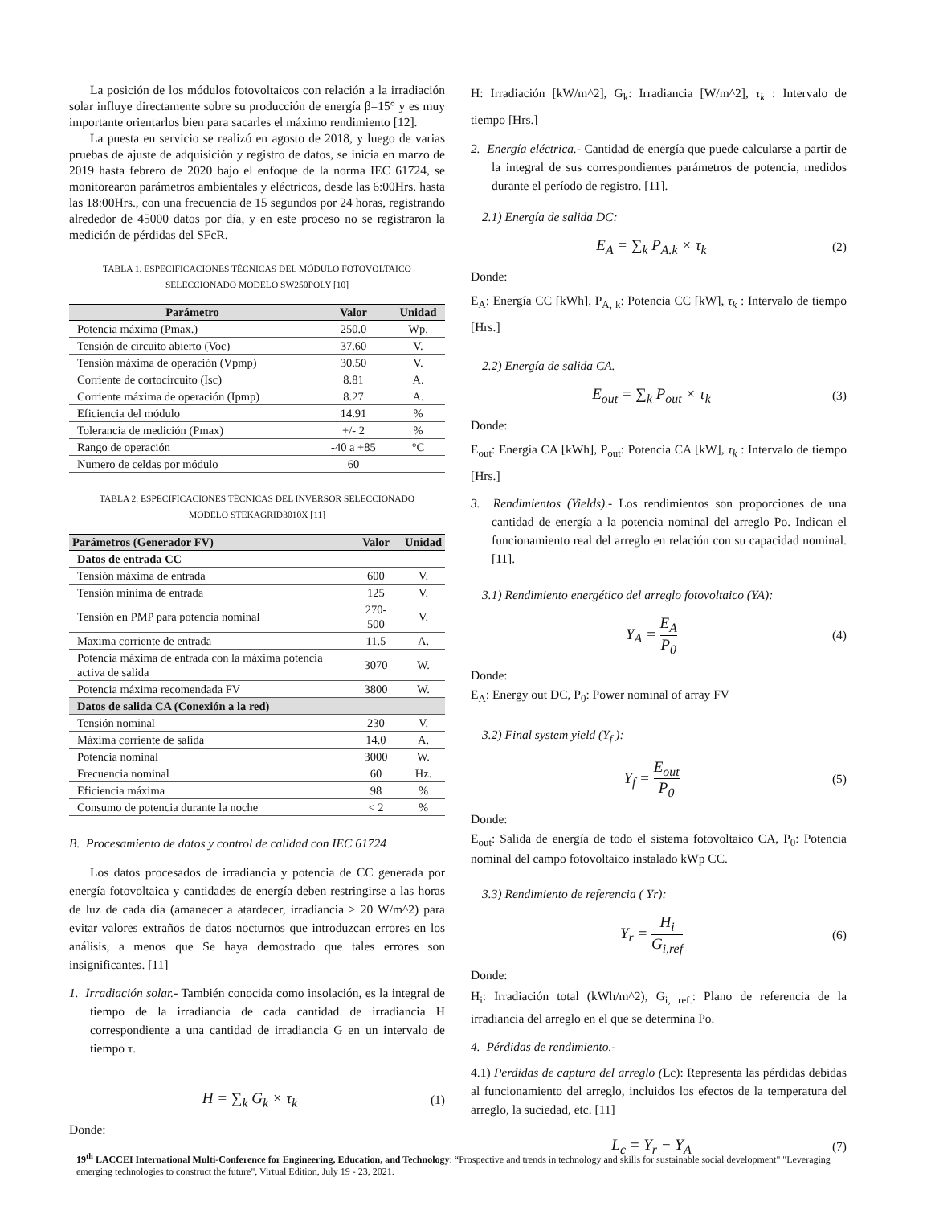La posición de los módulos fotovoltaicos con relación a la irradiación solar influye directamente sobre su producción de energía β=15° y es muy importante orientarlos bien para sacarles el máximo rendimiento [12].
La puesta en servicio se realizó en agosto de 2018, y luego de varias pruebas de ajuste de adquisición y registro de datos, se inicia en marzo de 2019 hasta febrero de 2020 bajo el enfoque de la norma IEC 61724, se monitorearon parámetros ambientales y eléctricos, desde las 6:00Hrs. hasta las 18:00Hrs., con una frecuencia de 15 segundos por 24 horas, registrando alrededor de 45000 datos por día, y en este proceso no se registraron la medición de pérdidas del SFcR.
TABLA 1. ESPECIFICACIONES TÉCNICAS DEL MÓDULO FOTOVOLTAICO
SELECCIONADO MODELO SW250POLY [10]
| Parámetro | Valor | Unidad |
| --- | --- | --- |
| Potencia máxima (Pmax.) | 250.0 | Wp. |
| Tensión de circuito abierto (Voc) | 37.60 | V. |
| Tensión máxima de operación (Vpmp) | 30.50 | V. |
| Corriente de cortocircuito (Isc) | 8.81 | A. |
| Corriente máxima de operación (Ipmp) | 8.27 | A. |
| Eficiencia del módulo | 14.91 | % |
| Tolerancia de medición (Pmax) | +/- 2 | % |
| Rango de operación | -40 a +85 | °C |
| Numero de celdas por módulo | 60 | |
TABLA 2. ESPECIFICACIONES TÉCNICAS DEL INVERSOR SELECCIONADO
MODELO STEKAGRID3010X [11]
| Parámetros (Generador FV) | Valor | Unidad |
| --- | --- | --- |
| Datos de entrada CC | | |
| Tensión máxima de entrada | 600 | V. |
| Tensión minima de entrada | 125 | V. |
| Tensión en PMP para potencia nominal | 270-500 | V. |
| Maxima corriente de entrada | 11.5 | A. |
| Potencia máxima de entrada con la máxima potencia activa de salida | 3070 | W. |
| Potencia máxima recomendada FV | 3800 | W. |
| Datos de salida CA (Conexión a la red) | | |
| Tensión nominal | 230 | V. |
| Máxima corriente de salida | 14.0 | A. |
| Potencia nominal | 3000 | W. |
| Frecuencia nominal | 60 | Hz. |
| Eficiencia máxima | 98 | % |
| Consumo de potencia durante la noche | < 2 | % |
B. Procesamiento de datos y control de calidad con IEC 61724
Los datos procesados de irradiancia y potencia de CC generada por energía fotovoltaica y cantidades de energía deben restringirse a las horas de luz de cada día (amanecer a atardecer, irradiancia ≥ 20 W/m^2) para evitar valores extraños de datos nocturnos que introduzcan errores en los análisis, a menos que Se haya demostrado que tales errores son insignificantes. [11]
1. Irradiación solar.- También conocida como insolación, es la integral de tiempo de la irradiancia de cada cantidad de irradiancia H correspondiente a una cantidad de irradiancia G en un intervalo de tiempo τ.
H = ∑<sub>k</sub> G<sub>k</sub> × τ<sub>k</sub> (1)
Donde:
H: Irradiación [kW/m^2], G<sub>k</sub>: Irradiancia [W/m^2], τ<sub>k</sub> : Intervalo de tiempo [Hrs.]
2. Energía eléctrica.- Cantidad de energía que puede calcularse a partir de la integral de sus correspondientes parámetros de potencia, medidos durante el período de registro. [11].
2.1) Energía de salida DC:
E<sub>A</sub> = ∑<sub>k</sub> P<sub>A.k</sub> × τ<sub>k</sub> (2)
Donde:
E<sub>A</sub>: Energía CC [kWh], P<sub>A, k</sub>: Potencia CC [kW], τ<sub>k</sub> : Intervalo de tiempo [Hrs.]
2.2) Energía de salida CA.
E<sub>out</sub> = ∑<sub>k</sub> P<sub>out</sub> × τ<sub>k</sub> (3)
Donde:
E<sub>out</sub>: Energía CA [kWh], P<sub>out</sub>: Potencia CA [kW], τ<sub>k</sub> : Intervalo de tiempo [Hrs.]
3. Rendimientos (Yields).- Los rendimientos son proporciones de una cantidad de energía a la potencia nominal del arreglo Po. Indican el funcionamiento real del arreglo en relación con su capacidad nominal. [11].
3.1) Rendimiento energético del arreglo fotovoltaico (YA):
Y<sub>A</sub> = E<sub>A</sub> P<sub>0</sub> (4)
Donde:
E<sub>A</sub>: Energy out DC, P<sub>0</sub>: Power nominal of array FV
3.2) Final system yield (Y<sub>f</sub> ):
Y<sub>f</sub> = E<sub>out</sub> P<sub>0</sub> (5)
Donde:
E<sub>out</sub>: Salida de energía de todo el sistema fotovoltaico CA, P<sub>0</sub>: Potencia nominal del campo fotovoltaico instalado kWp CC.
3.3) Rendimiento de referencia ( Yr):
Y<sub>r</sub> = H<sub>i</sub> G<sub>i,ref</sub> (6)
Donde:
H<sub>i</sub>: Irradiación total (kWh/m^2), G<sub>i, ref.</sub>: Plano de referencia de la irradiancia del arreglo en el que se determina Po.
4. Pérdidas de rendimiento.-
4.1) Perdidas de captura del arreglo (Lc): Representa las pérdidas debidas al funcionamiento del arreglo, incluidos los efectos de la temperatura del arreglo, la suciedad, etc. [11]
L<sub>c</sub> = Y<sub>r</sub> − Y<sub>A</sub> (7)
19<sup>th</sup> LACCEI International Multi-Conference for Engineering, Education, and Technology: “Prospective and trends in technology and skills for sustainable social development" "Leveraging emerging technologies to construct the future", Virtual Edition, July 19 - 23, 2021.